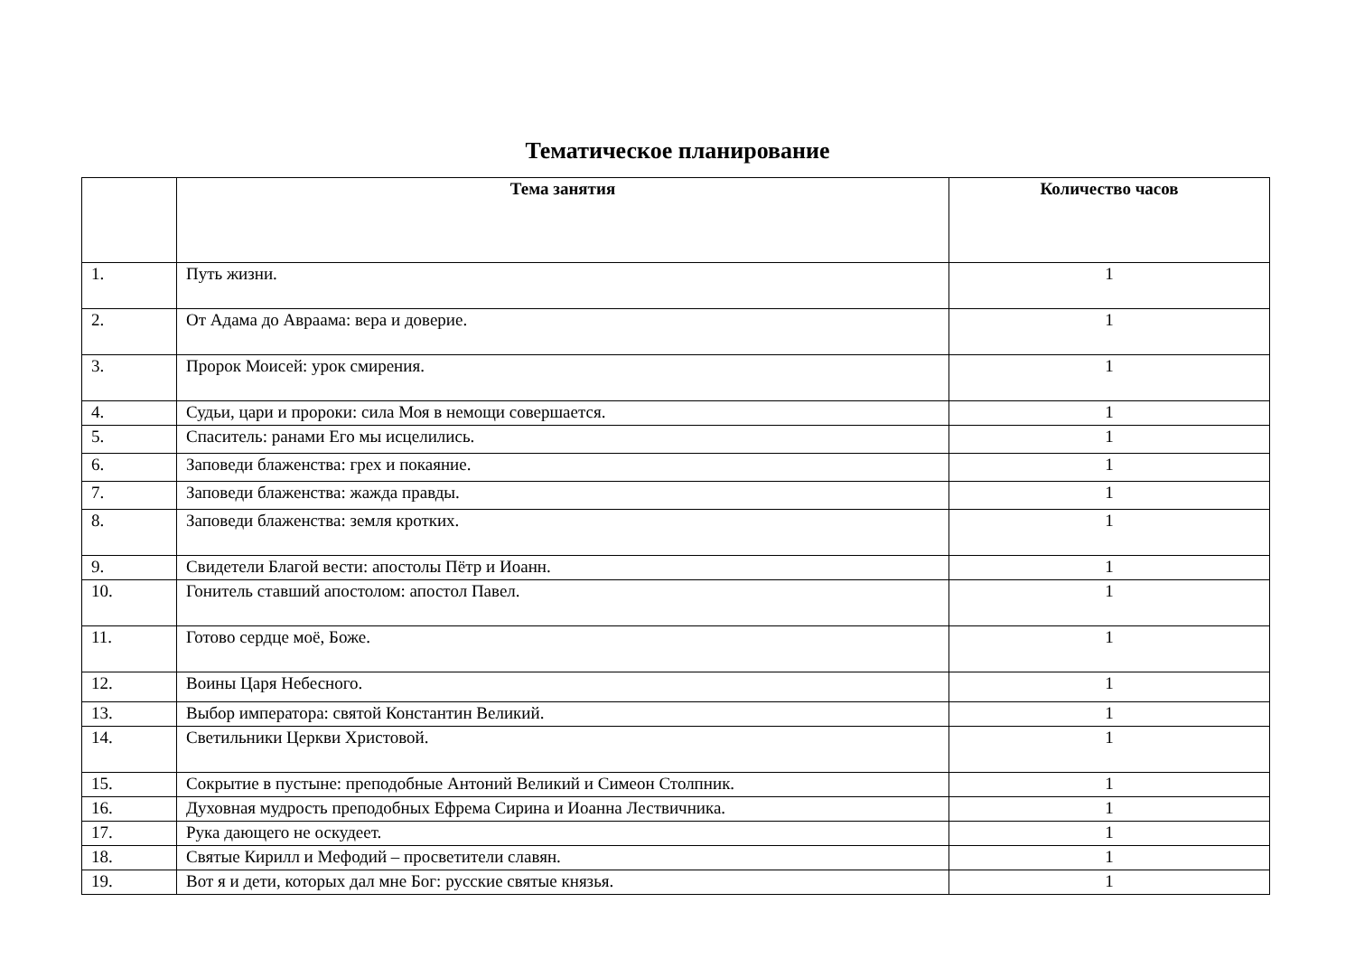Тематическое планирование
| | Тема занятия | Количество часов |
| --- | --- | --- |
| 1. | Путь жизни. | 1 |
| 2. | От Адама до Авраама: вера и доверие. | 1 |
| 3. | Пророк Моисей: урок смирения. | 1 |
| 4. | Судьи, цари и пророки: сила Моя в немощи совершается. | 1 |
| 5. | Спаситель: ранами Его мы исцелились. | 1 |
| 6. | Заповеди блаженства: грех и покаяние. | 1 |
| 7. | Заповеди блаженства: жажда правды. | 1 |
| 8. | Заповеди блаженства: земля кротких. | 1 |
| 9. | Свидетели Благой вести: апостолы Пётр и Иоанн. | 1 |
| 10. | Гонитель ставший апостолом: апостол Павел. | 1 |
| 11. | Готово сердце моё, Боже. | 1 |
| 12. | Воины Царя Небесного. | 1 |
| 13. | Выбор императора: святой Константин Великий. | 1 |
| 14. | Светильники Церкви Христовой. | 1 |
| 15. | Сокрытие в пустыне: преподобные Антоний Великий и Симеон Столпник. | 1 |
| 16. | Духовная мудрость преподобных Ефрема Сирина и Иоанна Лествичника. | 1 |
| 17. | Рука дающего не оскудеет. | 1 |
| 18. | Святые Кирилл и Мефодий – просветители славян. | 1 |
| 19. | Вот я и дети, которых дал мне Бог: русские святые князья. | 1 |